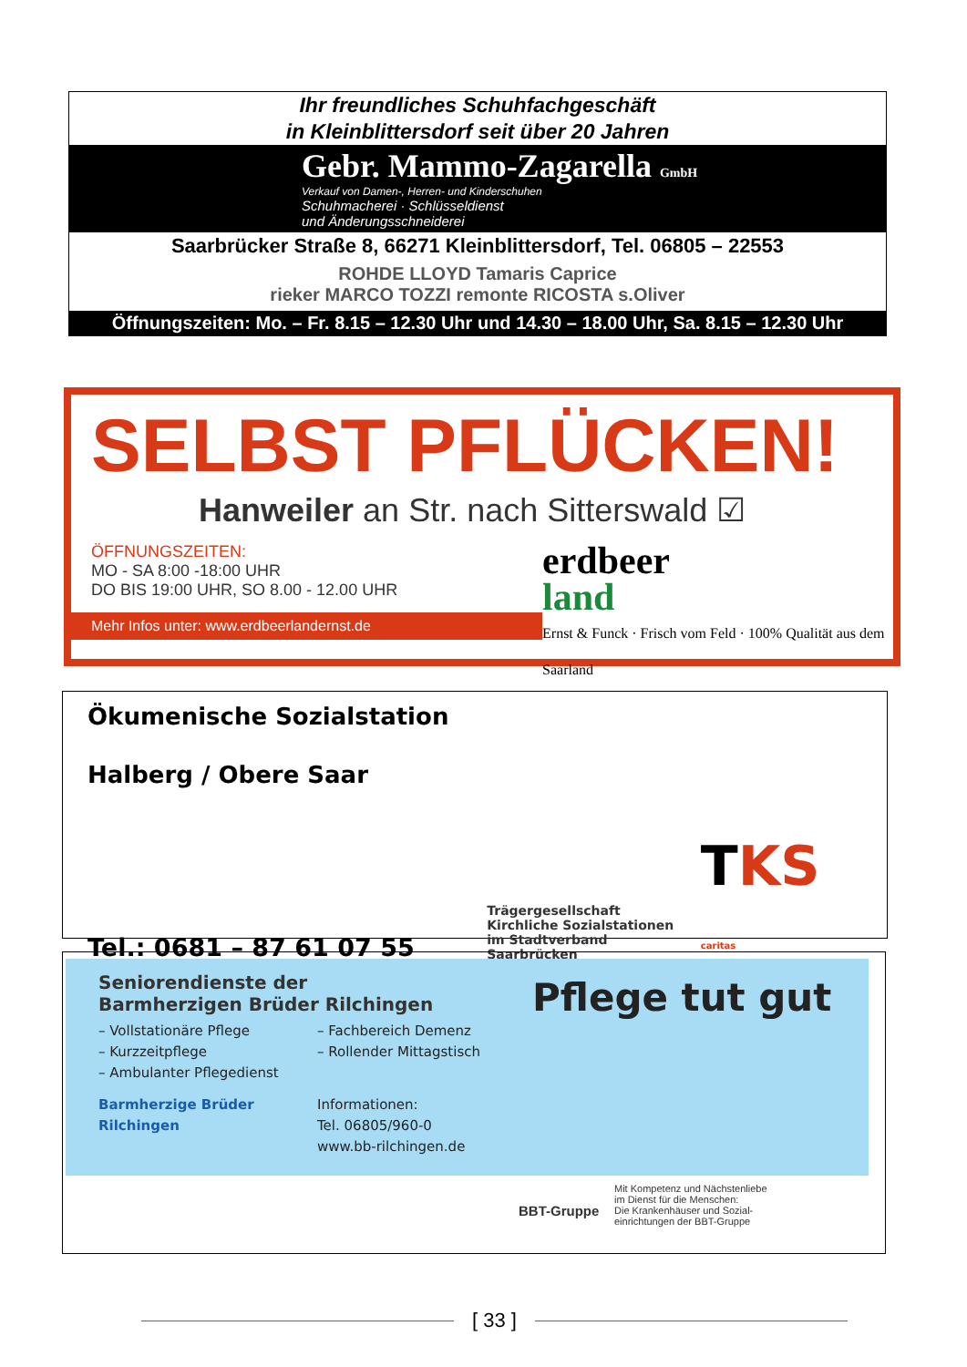Ihr freundliches Schuhfachgeschäft
in Kleinblittersdorf seit über 20 Jahren
Gebr. Mammo-Zagarella GmbH
Verkauf von Damen-, Herren- und Kinderschuhen
Schuhmacherei · Schlüsseldienst
und Änderungsschneiderei
Saarbrücker Straße 8, 66271 Kleinblittersdorf, Tel. 06805 – 22553
ROHDE LLOYD Tamaris Caprice
rieker MARCO TOZZI remonte RICOSTA s.Oliver
Öffnungszeiten: Mo. – Fr. 8.15 – 12.30 Uhr und 14.30 – 18.00 Uhr, Sa. 8.15 – 12.30 Uhr
SELBST PFLÜCKEN!
Hanweiler an Str. nach Sitterswald ☑
ÖFFNUNGSZEITEN:
MO - SA 8:00 -18:00 UHR
DO BIS 19:00 UHR, SO 8.00 - 12.00 UHR
Mehr Infos unter: www.erdbeerlandernst.de
erdbeer
land
Ernst & Funck · Frisch vom Feld · 100% Qualität aus dem Saarland
Ökumenische Sozialstation
Halberg / Obere Saar
Tel.: 0681 – 87 61 07 55
Trägergesellschaft
Kirchliche Sozialstationen
im Stadtverband Saarbrücken
TKS caritas
Seniorendienste der
Barmherzigen Brüder Rilchingen
– Vollstationäre Pflege
– Kurzzeitpflege
– Ambulanter Pflegedienst
– Fachbereich Demenz
– Rollender Mittagstisch
Barmherzige Brüder
Rilchingen
Informationen:
Tel. 06805/960-0
www.bb-rilchingen.de
Pflege tut gut
BBT-Gruppe
Mit Kompetenz und Nächstenliebe
im Dienst für die Menschen:
Die Krankenhäuser und Sozial-
einrichtungen der BBT-Gruppe
[ 33 ]